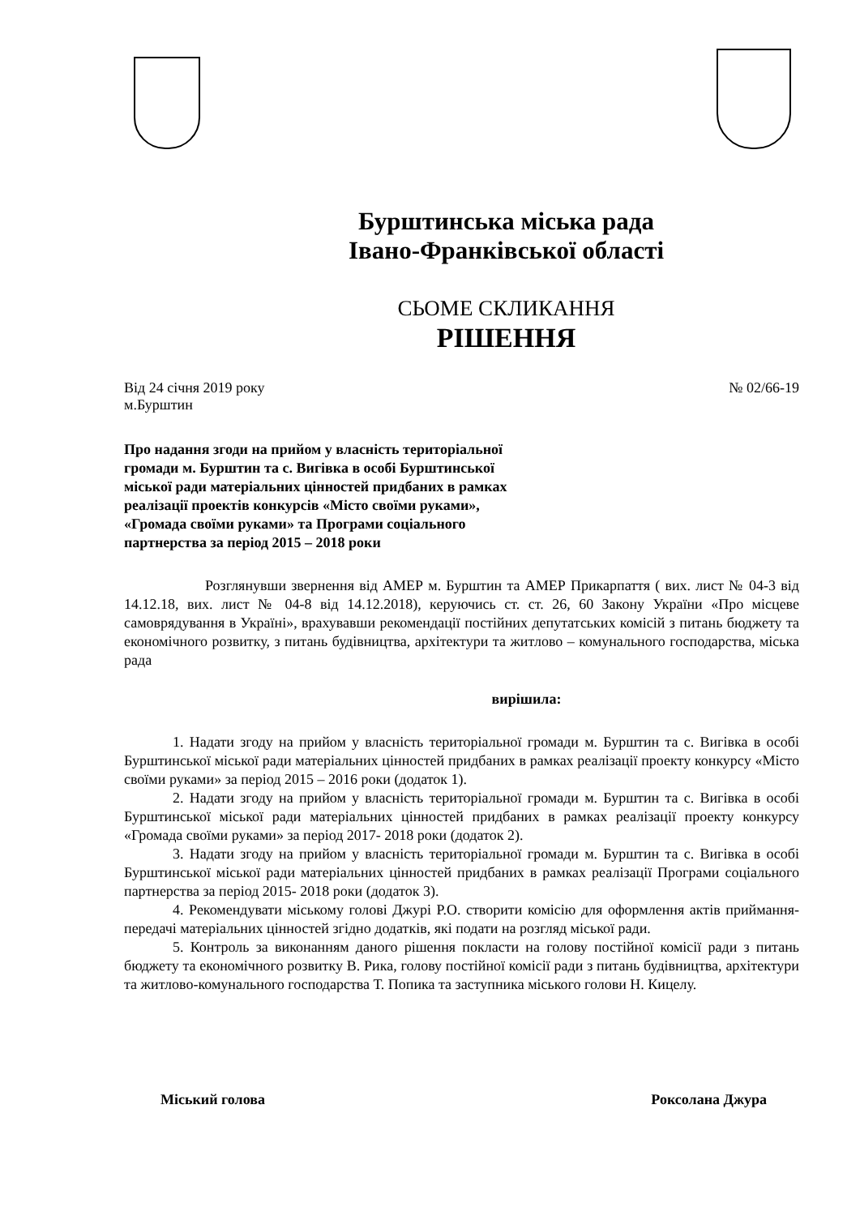Бурштинська міська рада
Івано-Франківської області
СЬОМЕ СКЛИКАННЯ
РІШЕННЯ
Від 24 січня 2019 року
м.Бурштин № 02/66-19
Про надання згоди на прийом у власність територіальної громади м. Бурштин та с. Вигівка в особі Бурштинської міської ради матеріальних цінностей придбаних в рамках реалізації проектів конкурсів «Місто своїми руками», «Громада своїми руками» та Програми соціального партнерства за період 2015 – 2018 роки
Розглянувши звернення від АМЕР м. Бурштин та АМЕР Прикарпаття ( вих. лист № 04-3 від 14.12.18, вих. лист № 04-8 від 14.12.2018), керуючись ст. ст. 26, 60 Закону України «Про місцеве самоврядування в Україні», врахувавши рекомендації постійних депутатських комісій з питань бюджету та економічного розвитку, з питань будівництва, архітектури та житлово – комунального господарства, міська рада
вирішила:
1. Надати згоду на прийом у власність територіальної громади м. Бурштин та с. Вигівка в особі Бурштинської міської ради матеріальних цінностей придбаних в рамках реалізації проекту конкурсу «Місто своїми руками» за період 2015 – 2016 роки (додаток 1).
2. Надати згоду на прийом у власність територіальної громади м. Бурштин та с. Вигівка в особі Бурштинської міської ради матеріальних цінностей придбаних в рамках реалізації проекту конкурсу «Громада своїми руками» за період 2017- 2018 роки (додаток 2).
3. Надати згоду на прийом у власність територіальної громади м. Бурштин та с. Вигівка в особі Бурштинської міської ради матеріальних цінностей придбаних в рамках реалізації Програми соціального партнерства за період 2015- 2018 роки (додаток 3).
4. Рекомендувати міському голові Джурі Р.О. створити комісію для оформлення актів приймання-передачі матеріальних цінностей згідно додатків, які подати на розгляд міської ради.
5. Контроль за виконанням даного рішення покласти на голову постійної комісії ради з питань бюджету та економічного розвитку В. Рика, голову постійної комісії ради з питань будівництва, архітектури та житлово-комунального господарства Т. Попика та заступника міського голови Н. Кицелу.
Міський голова Роксолана Джура